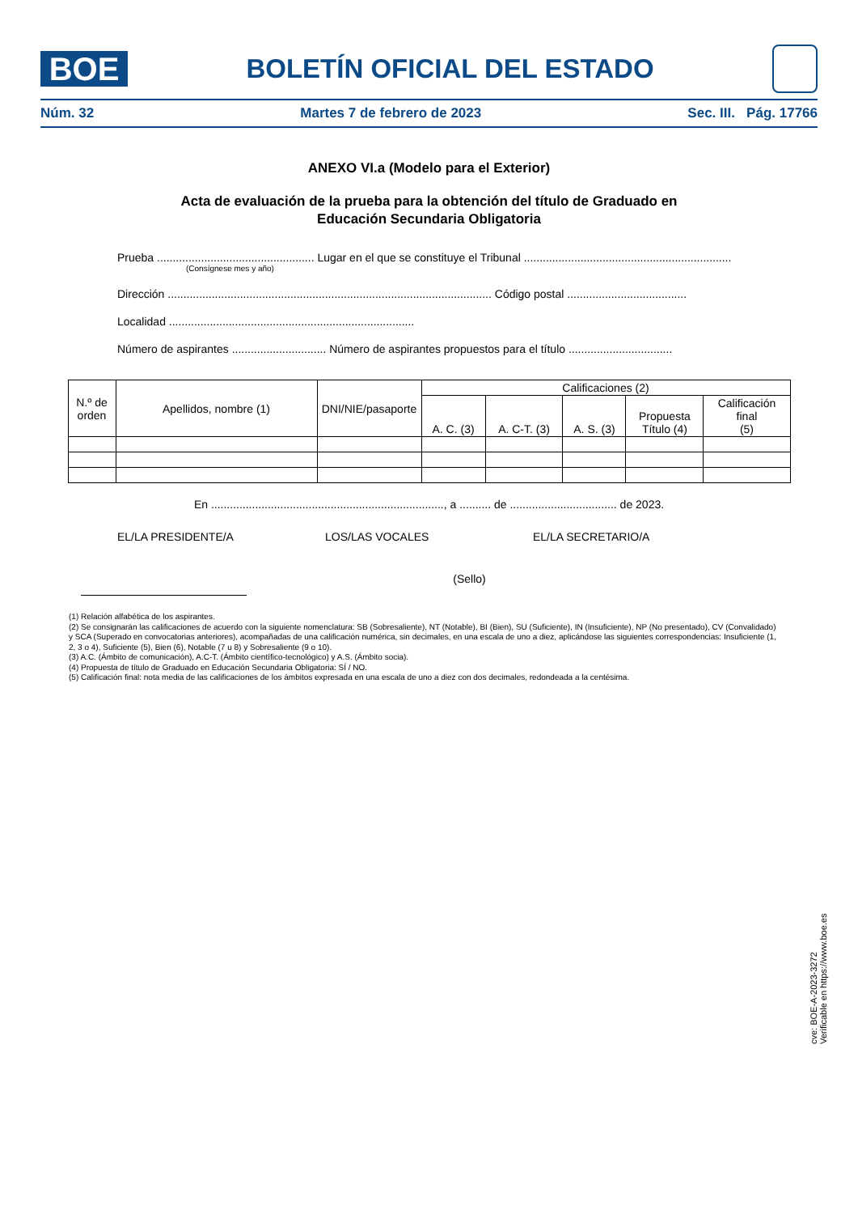BOE
BOLETÍN OFICIAL DEL ESTADO
Núm. 32 Martes 7 de febrero de 2023 Sec. III. Pág. 17766
ANEXO VI.a (Modelo para el Exterior)
Acta de evaluación de la prueba para la obtención del título de Graduado en
Educación Secundaria Obligatoria
Prueba .................................................. Lugar en el que se constituye el Tribunal ..................................................................
(Consígnese mes y año)
Dirección ....................................................................................................... Código postal ......................................
Localidad ..............................................................................
Número de aspirantes .............................. Número de aspirantes propuestos para el título .................................
| N.º de orden | Apellidos, nombre (1) | DNI/NIE/pasaporte | Calificaciones (2) | | | | |
| --- | --- | --- | --- | --- | --- | --- | --- |
| | | | A. C. (3) | A. C-T. (3) | A. S. (3) | Propuesta Título (4) | Calificación final (5) |
En .........................................................................., a .......... de .................................. de 2023.
EL/LA PRESIDENTE/A LOS/LAS VOCALES EL/LA SECRETARIO/A
(Sello)
(1) Relación alfabética de los aspirantes.
(2) Se consignarán las calificaciones de acuerdo con la siguiente nomenclatura: SB (Sobresaliente), NT (Notable), BI (Bien), SU (Suficiente), IN (Insuficiente), NP (No presentado), CV (Convalidado) y SCA (Superado en convocatorias anteriores), acompañadas de una calificación numérica, sin decimales, en una escala de uno a diez, aplicándose las siguientes correspondencias: Insuficiente (1, 2, 3 o 4), Suficiente (5), Bien (6), Notable (7 u 8) y Sobresaliente (9 o 10).
(3) A.C. (Ámbito de comunicación), A.C-T. (Ámbito científico-tecnológico) y A.S. (Ámbito socia).
(4) Propuesta de título de Graduado en Educación Secundaria Obligatoria: SÍ / NO.
(5) Calificación final: nota media de las calificaciones de los ámbitos expresada en una escala de uno a diez con dos decimales, redondeada a la centésima.
cve: BOE-A-2023-3272
Verificable en https://www.boe.es